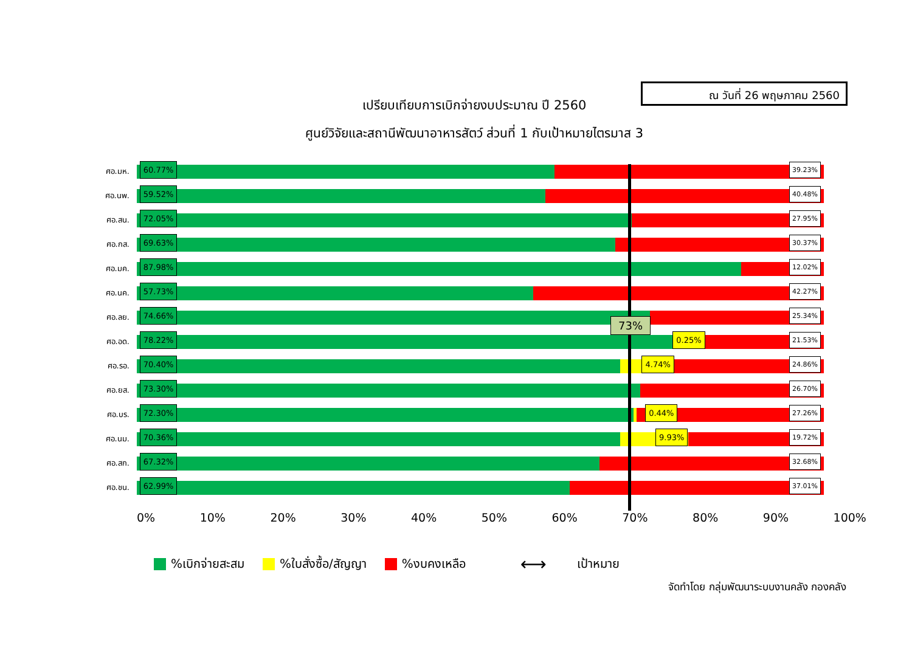ณ วันที่ 26 พฤษภาคม 2560
เปรียบเทียบการเบิกจ่ายงบประมาณ ปี 2560
ศูนย์วิจัยและสถานีพัฒนาอาหารสัตว์ ส่วนที่ 1 กับเป้าหมายไตรมาส 3
ศอ.มห.
60.77% 39.23%
ศอ.นพ.
59.52% 40.48%
ศอ.สน.
72.05% 27.95%
ศอ.กส.
69.63% 30.37%
ศอ.มค.
87.98% 12.02%
ศอ.นค.
57.73% 42.27%
ศอ.ลย.
74.66% 25.34%
ศอ.อด.
78.22% 0.25% 21.53%
ศอ.รอ.
70.40% 4.74% 24.86%
ศอ.ยส.
73.30% 26.70%
ศอ.บร.
72.30% 0.44% 27.26%
ศอ.นม.
70.36% 9.93% 19.72%
ศอ.สก.
67.32% 32.68%
ศอ.ชน.
62.99% 37.01%
0% 10% 20% 30% 40% 50% 60% 70% 80% 90% 100%
73%
%เบิกจ่ายสะสม %ใบสั่งซื้อ/สัญญา %งบคงเหลือ ⟷ เป้าหมาย
จัดทำโดย กลุ่มพัฒนาระบบงานคลัง กองคลัง